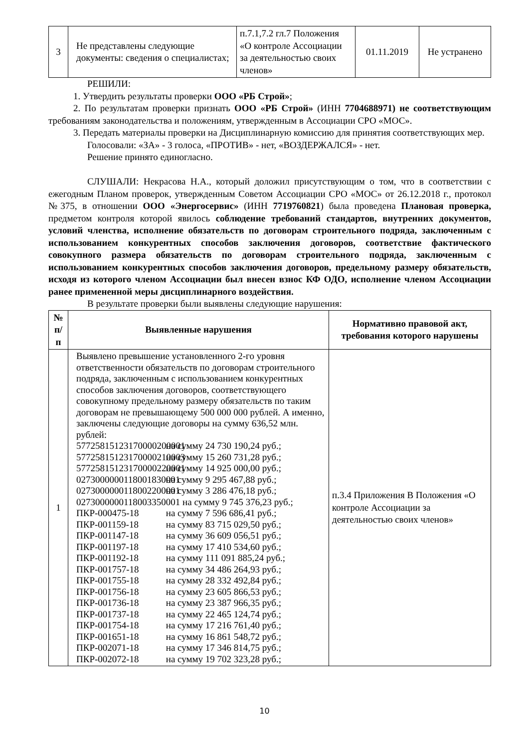| 3 | Не представлены следующие документы: сведения о специалистах; | п.7.1,7.2 гл.7 Положения «О контроле Ассоциации за деятельностью своих членов» | 01.11.2019 | Не устранено |
РЕШИЛИ:
1. Утвердить результаты проверки ООО «РБ Строй»;
2. По результатам проверки признать ООО «РБ Строй» (ИНН 7704688971) не соответствующим требованиям законодательства и положениям, утвержденным в Ассоциации СРО «МОС».
3. Передать материалы проверки на Дисциплинарную комиссию для принятия соответствующих мер.
Голосовали: «ЗА» - 3 голоса, «ПРОТИВ» - нет, «ВОЗДЕРЖАЛСЯ» - нет.
Решение принято единогласно.
СЛУШАЛИ: Некрасова Н.А., который доложил присутствующим о том, что в соответствии с ежегодным Планом проверок, утвержденным Советом Ассоциации СРО «МОС» от 26.12.2018 г., протокол №375, в отношении ООО «Энергосервис» (ИНН 7719760821) была проведена Плановая проверка, предметом контроля которой явилось соблюдение требований стандартов, внутренних документов, условий членства, исполнение обязательств по договорам строительного подряда, заключенным с использованием конкурентных способов заключения договоров, соответствие фактического совокупного размера обязательств по договорам строительного подряда, заключенным с использованием конкурентных способов заключения договоров, предельному размеру обязательств, исходя из которого членом Ассоциации был внесен взнос КФ ОДО, исполнение членом Ассоциации ранее примененной меры дисциплинарного воздействия.
В результате проверки были выявлены следующие нарушения:
| № п/п | Выявленные нарушения | Нормативно правовой акт, требования которого нарушены |
| --- | --- | --- |
| 1 | Выявлено превышение установленного 2-го уровня ответственности обязательств по договорам строительного подряда, заключенным с использованием конкурентных способов заключения договоров, соответствующего совокупному предельному размеру обязательств по таким договорам не превышающему 500 000 000 рублей. А именно, заключены следующие договоры на сумму 636,52 млн. рублей: 57725815123170000200001 на сумму 24 730 190,24 руб.; 57725815123170000210003 на сумму 15 260 731,28 руб.; 57725815123170000220001 на сумму 14 925 000,00 руб.; 0273000000118001830001 на сумму 9 295 467,88 руб.; 0273000000118002200001 на сумму 3 286 476,18 руб.; 0273000000118003350001 на сумму 9 745 376,23 руб.; ПКР-000475-18 на сумму 7 596 686,41 руб.; ПКР-001159-18 на сумму 83 715 029,50 руб.; ПКР-001147-18 на сумму 36 609 056,51 руб.; ПКР-001197-18 на сумму 17 410 534,60 руб.; ПКР-001192-18 на сумму 111 091 885,24 руб.; ПКР-001757-18 на сумму 34 486 264,93 руб.; ПКР-001755-18 на сумму 28 332 492,84 руб.; ПКР-001756-18 на сумму 23 605 866,53 руб.; ПКР-001736-18 на сумму 23 387 966,35 руб.; ПКР-001737-18 на сумму 22 465 124,74 руб.; ПКР-001754-18 на сумму 17 216 761,40 руб.; ПКР-001651-18 на сумму 16 861 548,72 руб.; ПКР-002071-18 на сумму 17 346 814,75 руб.; ПКР-002072-18 на сумму 19 702 323,28 руб.; | п.3.4 Приложения В Положения «О контроле Ассоциации за деятельностью своих членов» |
10